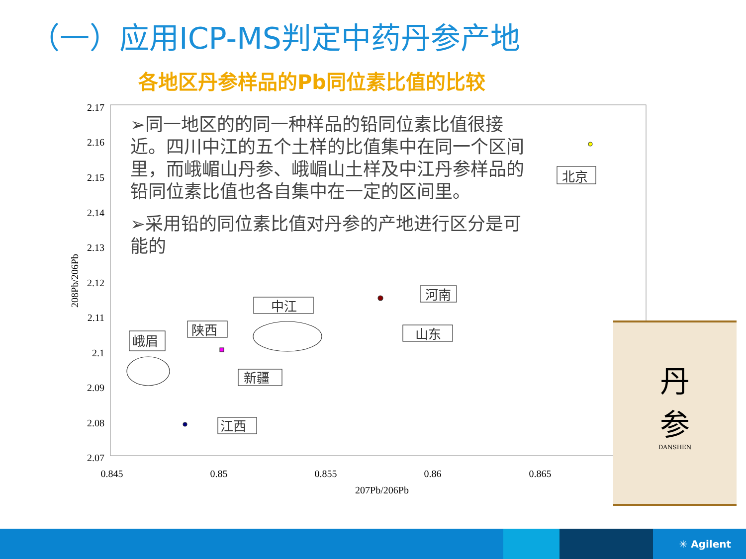（一）应用ICP-MS判定中药丹参产地
各地区丹参样品的Pb同位素比值的比较
2.17
2.16
2.15
2.14
2.13
2.12
2.11
2.1
2.09
2.08
2.07
0.845
0.85
0.855
0.86
0.865
207Pb/206Pb
208Pb/206Pb
北京
河南
山东
中江
陕西
峨眉
新疆
江西
➢同一地区的的同一种样品的铅同位素比值很接近。四川中江的五个土样的比值集中在同一个区间里，而峨嵋山丹参、峨嵋山土样及中江丹参样品的铅同位素比值也各自集中在一定的区间里。
➢采用铅的同位素比值对丹参的产地进行区分是可能的
丹
参
DANSHEN
✳ Agilent